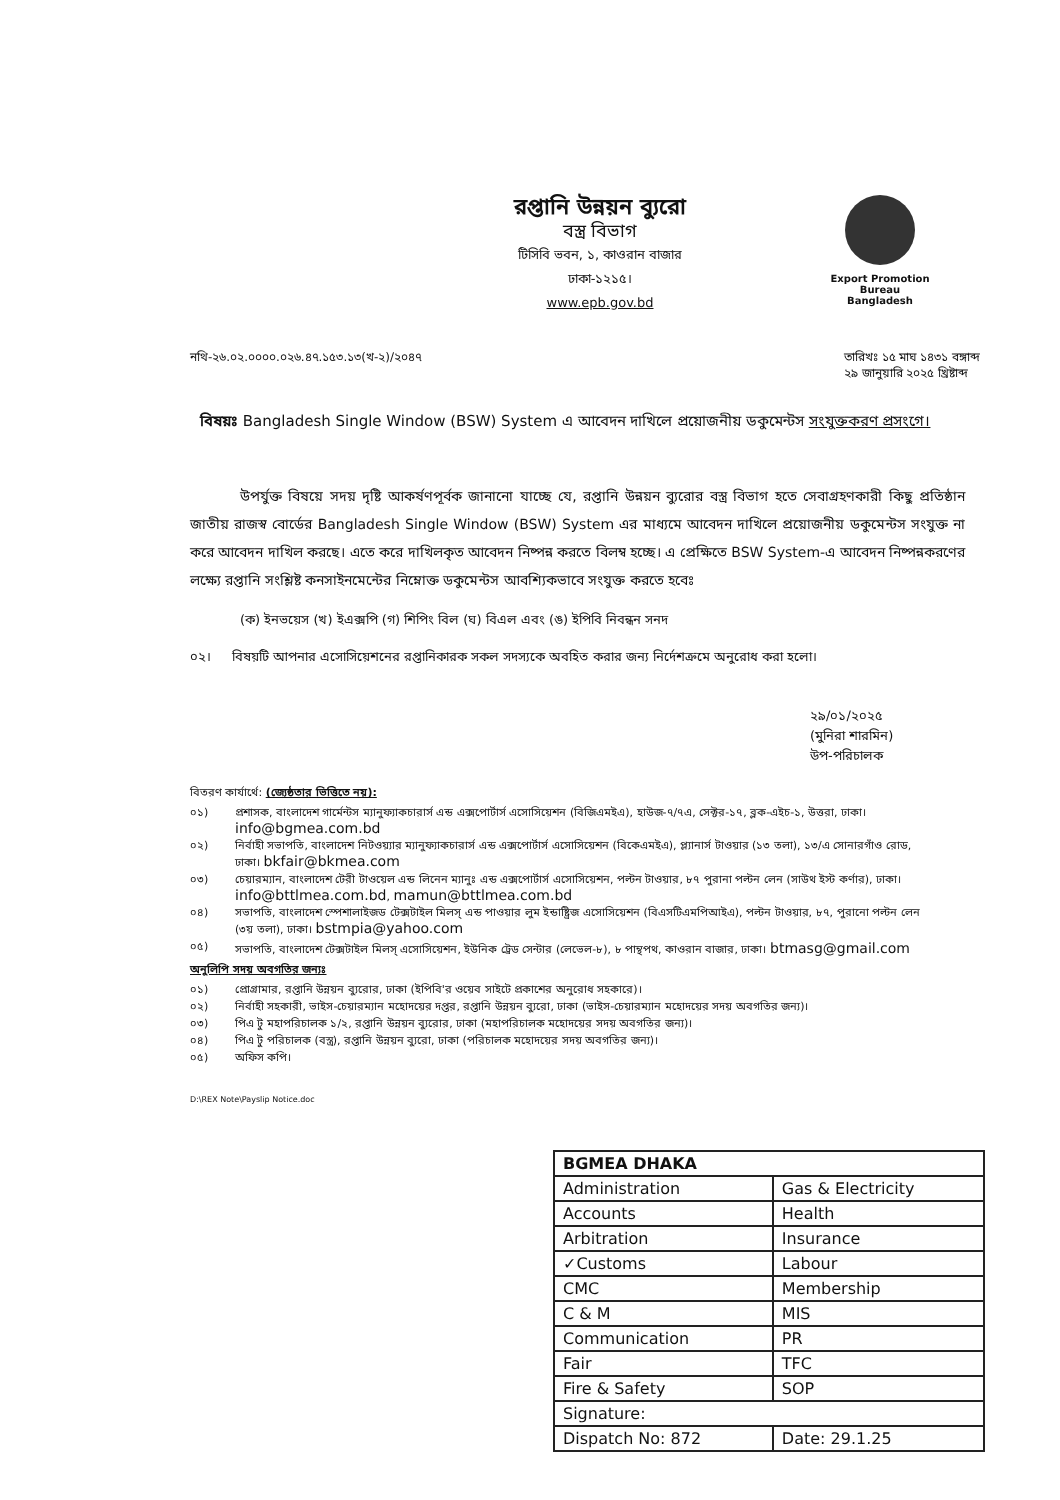রপ্তানি উন্নয়ন ব্যুরো
বস্ত্র বিভাগ
টিসিবি ভবন, ১, কাওরান বাজার
ঢাকা-১২১৫।
www.epb.gov.bd
Export Promotion Bureau
Bangladesh
নথি-২৬.০২.০০০০.০২৬.৪৭.১৫৩.১৩(খ-২)/২০৪৭
তারিখঃ ১৫ মাঘ ১৪৩১ বঙ্গাব্দ
২৯ জানুয়ারি ২০২৫ খ্রিষ্টাব্দ
বিষয়ঃ Bangladesh Single Window (BSW) System এ আবেদন দাখিলে প্রয়োজনীয় ডকুমেন্টস সংযুক্তকরণ প্রসংগে।
উপর্যুক্ত বিষয়ে সদয় দৃষ্টি আকর্ষণপূর্বক জানানো যাচ্ছে যে, রপ্তানি উন্নয়ন ব্যুরোর বস্ত্র বিভাগ হতে সেবাগ্রহণকারী কিছু প্রতিষ্ঠান জাতীয় রাজস্ব বোর্ডের Bangladesh Single Window (BSW) System এর মাধ্যমে আবেদন দাখিলে প্রয়োজনীয় ডকুমেন্টস সংযুক্ত না করে আবেদন দাখিল করছে। এতে করে দাখিলকৃত আবেদন নিষ্পন্ন করতে বিলম্ব হচ্ছে। এ প্রেক্ষিতে BSW System-এ আবেদন নিষ্পন্নকরণের লক্ষ্যে রপ্তানি সংশ্লিষ্ট কনসাইনমেন্টের নিম্নোক্ত ডকুমেন্টস আবশ্যিকভাবে সংযুক্ত করতে হবেঃ
(ক) ইনভয়েস (খ) ইএক্সপি (গ) শিপিং বিল (ঘ) বিএল এবং (ঙ) ইপিবি নিবন্ধন সনদ
০২। বিষয়টি আপনার এসোসিয়েশনের রপ্তানিকারক সকল সদস্যকে অবহিত করার জন্য নির্দেশক্রমে অনুরোধ করা হলো।
২৯/০১/২০২৫
(মুনিরা শারমিন)
উপ-পরিচালক
বিতরণ কার্যার্থে: (জ্যেষ্ঠতার ভিত্তিতে নয়):
০১) প্রশাসক, বাংলাদেশ গার্মেন্টস ম্যানুফ্যাকচারার্স এন্ড এক্সপোর্টার্স এসোসিয়েশন (বিজিএমইএ), হাউজ-৭/৭এ, সেক্টর-১৭, ব্লক-এইচ-১, উত্তরা, ঢাকা। info@bgmea.com.bd
০২) নির্বাহী সভাপতি, বাংলাদেশ নিটওয়্যার ম্যানুফ্যাকচারার্স এন্ড এক্সপোর্টার্স এসোসিয়েশন (বিকেএমইএ), প্ল্যানার্স টাওয়ার (১৩ তলা), ১৩/এ সোনারগাঁও রোড, ঢাকা। bkfair@bkmea.com
০৩) চেয়ারম্যান, বাংলাদেশ টেরী টাওয়েল এন্ড লিনেন ম্যানুঃ এন্ড এক্সপোর্টার্স এসোসিয়েশন, পল্টন টাওয়ার, ৮৭ পুরানা পল্টন লেন (সাউথ ইস্ট কর্ণার), ঢাকা। info@bttlmea.com.bd, mamun@bttlmea.com.bd
০৪) সভাপতি, বাংলাদেশ স্পেশালাইজড টেক্সটাইল মিলস্ এন্ড পাওয়ার লুম ইন্ডাষ্ট্রিজ এসোসিয়েশন (বিএসটিএমপিআইএ), পল্টন টাওয়ার, ৮৭, পুরানো পল্টন লেন (৩য় তলা), ঢাকা। bstmpia@yahoo.com
০৫) সভাপতি, বাংলাদেশ টেক্সটাইল মিলস্ এসোসিয়েশন, ইউনিক ট্রেড সেন্টার (লেভেল-৮), ৮ পান্থপথ, কাওরান বাজার, ঢাকা। btmasg@gmail.com
অনুলিপি সদয় অবগতির জন্যঃ
০১) প্রোগ্রামার, রপ্তানি উন্নয়ন ব্যুরোর, ঢাকা (ইপিবি'র ওয়েব সাইটে প্রকাশের অনুরোধ সহকারে)।
০২) নির্বাহী সহকারী, ভাইস-চেয়ারম্যান মহোদয়ের দপ্তর, রপ্তানি উন্নয়ন ব্যুরো, ঢাকা (ভাইস-চেয়ারম্যান মহোদয়ের সদয় অবগতির জন্য)।
০৩) পিএ টু মহাপরিচালক ১/২, রপ্তানি উন্নয়ন ব্যুরোর, ঢাকা (মহাপরিচালক মহোদয়ের সদয় অবগতির জন্য)।
০৪) পিএ টু পরিচালক (বস্ত্র), রপ্তানি উন্নয়ন ব্যুরো, ঢাকা (পরিচালক মহোদয়ের সদয় অবগতির জন্য)।
০৫) অফিস কপি।
D:\REX Note\Payslip Notice.doc
| BGMEA DHAKA | |
| --- | --- |
| Administration | Gas & Electricity |
| Accounts | Health |
| Arbitration | Insurance |
| ✓Customs | Labour |
| CMC | Membership |
| C & M | MIS |
| Communication | PR |
| Fair | TFC |
| Fire & Safety | SOP |
| Signature: | |
| Dispatch No: 872 | Date: 29.1.25 |